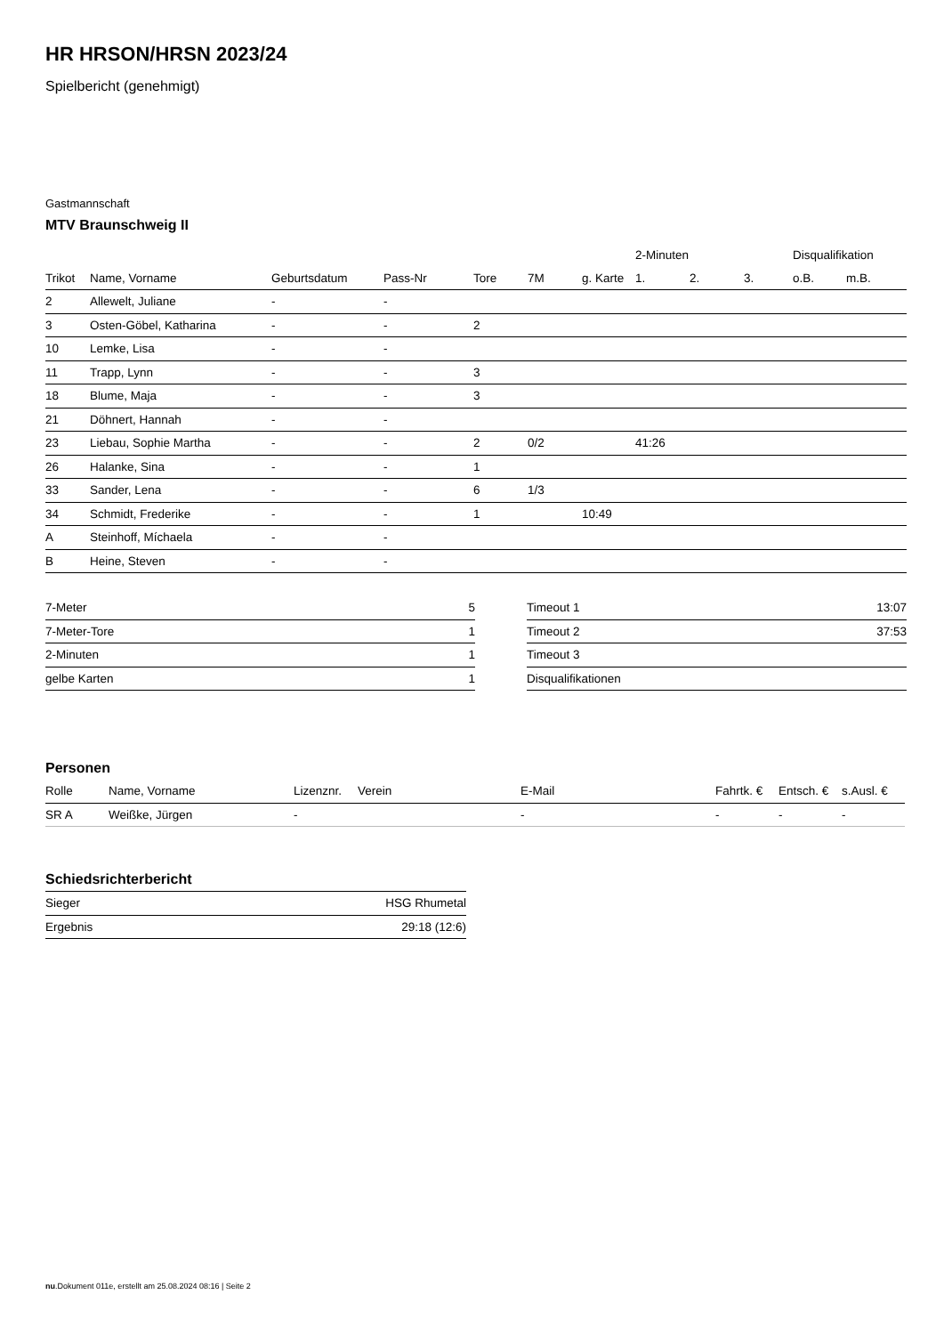HR HRSON/HRSN 2023/24
Spielbericht (genehmigt)
Gastmannschaft
MTV Braunschweig II
| | | | | | | | 2-Minuten | | | Disqualifikation | |
| --- | --- | --- | --- | --- | --- | --- | --- | --- | --- | --- | --- |
| Trikot | Name, Vorname | Geburtsdatum | Pass-Nr | Tore | 7M | g. Karte | 1. | 2. | 3. | o.B. | m.B. |
| 2 | Allewelt, Juliane | - | - | | | | | | | | |
| 3 | Osten-Göbel, Katharina | - | - | 2 | | | | | | | |
| 10 | Lemke, Lisa | - | - | | | | | | | | |
| 11 | Trapp, Lynn | - | - | 3 | | | | | | | |
| 18 | Blume, Maja | - | - | 3 | | | | | | | |
| 21 | Döhnert, Hannah | - | - | | | | | | | | |
| 23 | Liebau, Sophie Martha | - | - | 2 | 0/2 | | 41:26 | | | | |
| 26 | Halanke, Sina | - | - | 1 | | | | | | | |
| 33 | Sander, Lena | - | - | 6 | 1/3 | | | | | | |
| 34 | Schmidt, Frederike | - | - | 1 | | 10:49 | | | | | |
| A | Steinhoff, Míchaela | - | - | | | | | | | | |
| B | Heine, Steven | - | - | | | | | | | | |
| 7-Meter | 5 |
| 7-Meter-Tore | 1 |
| 2-Minuten | 1 |
| gelbe Karten | 1 |
| Timeout 1 | 13:07 |
| Timeout 2 | 37:53 |
| Timeout 3 | |
| Disqualifikationen | |
Personen
| Rolle | Name, Vorname | Lizenznr. | Verein | E-Mail | Fahrtk. € | Entsch. € | s.Ausl. € |
| --- | --- | --- | --- | --- | --- | --- | --- |
| SR A | Weißke, Jürgen | - | | - | - | - | - |
Schiedsrichterbericht
| Sieger | HSG Rhumetal |
| Ergebnis | 29:18 (12:6) |
nu.Dokument 011e, erstellt am 25.08.2024 08:16 | Seite 2